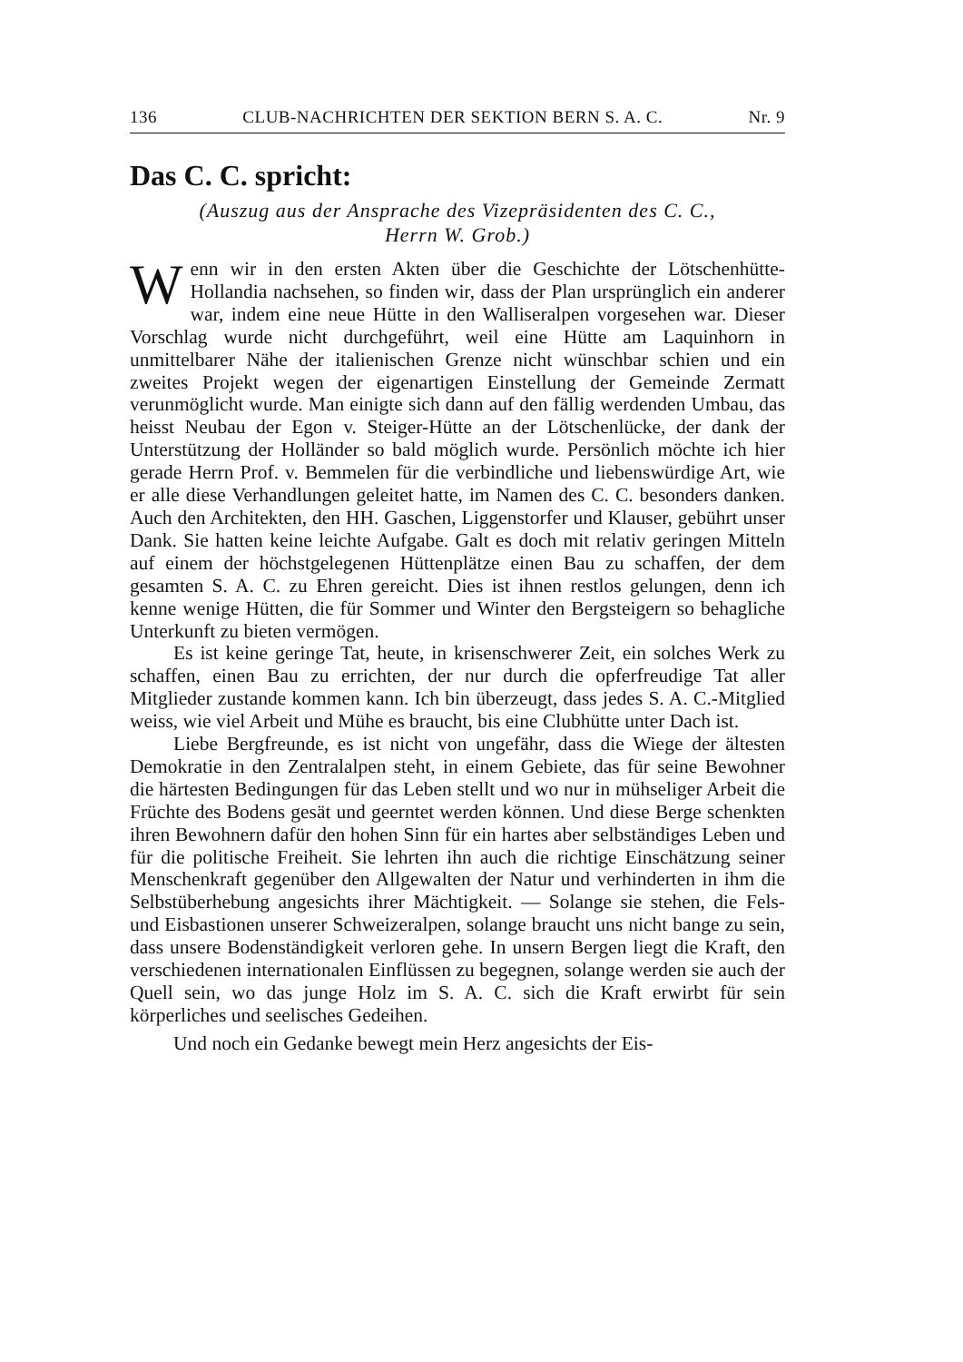136 CLUB-NACHRICHTEN DER SEKTION BERN S. A. C. Nr. 9
Das C. C. spricht:
(Auszug aus der Ansprache des Vizepräsidenten des C. C.,
Herrn W. Grob.)
Wenn wir in den ersten Akten über die Geschichte der Lötschenhütte-Hollandia nachsehen, so finden wir, dass der Plan ursprünglich ein anderer war, indem eine neue Hütte in den Walliseralpen vorgesehen war. Dieser Vorschlag wurde nicht durchgeführt, weil eine Hütte am Laquinhorn in unmittelbarer Nähe der italienischen Grenze nicht wünschbar schien und ein zweites Projekt wegen der eigenartigen Einstellung der Gemeinde Zermatt verunmöglicht wurde. Man einigte sich dann auf den fällig werdenden Umbau, das heisst Neubau der Egon v. Steiger-Hütte an der Lötschenlücke, der dank der Unterstützung der Holländer so bald möglich wurde. Persönlich möchte ich hier gerade Herrn Prof. v. Bemmelen für die verbindliche und liebenswürdige Art, wie er alle diese Verhandlungen geleitet hatte, im Namen des C. C. besonders danken. Auch den Architekten, den HH. Gaschen, Liggenstorfer und Klauser, gebührt unser Dank. Sie hatten keine leichte Aufgabe. Galt es doch mit relativ geringen Mitteln auf einem der höchstgelegenen Hüttenplätze einen Bau zu schaffen, der dem gesamten S. A. C. zu Ehren gereicht. Dies ist ihnen restlos gelungen, denn ich kenne wenige Hütten, die für Sommer und Winter den Bergsteigern so behagliche Unterkunft zu bieten vermögen.
Es ist keine geringe Tat, heute, in krisenschwerer Zeit, ein solches Werk zu schaffen, einen Bau zu errichten, der nur durch die opferfreudige Tat aller Mitglieder zustande kommen kann. Ich bin überzeugt, dass jedes S. A. C.-Mitglied weiss, wie viel Arbeit und Mühe es braucht, bis eine Clubhütte unter Dach ist.
Liebe Bergfreunde, es ist nicht von ungefähr, dass die Wiege der ältesten Demokratie in den Zentralalpen steht, in einem Gebiete, das für seine Bewohner die härtesten Bedingungen für das Leben stellt und wo nur in mühseliger Arbeit die Früchte des Bodens gesät und geerntet werden können. Und diese Berge schenkten ihren Bewohnern dafür den hohen Sinn für ein hartes aber selbständiges Leben und für die politische Freiheit. Sie lehrten ihn auch die richtige Einschätzung seiner Menschenkraft gegenüber den Allgewalten der Natur und verhinderten in ihm die Selbstüberhebung angesichts ihrer Mächtigkeit. — Solange sie stehen, die Fels- und Eisbastionen unserer Schweizeralpen, solange braucht uns nicht bange zu sein, dass unsere Bodenständigkeit verloren gehe. In unsern Bergen liegt die Kraft, den verschiedenen internationalen Einflüssen zu begegnen, solange werden sie auch der Quell sein, wo das junge Holz im S. A. C. sich die Kraft erwirbt für sein körperliches und seelisches Gedeihen.
Und noch ein Gedanke bewegt mein Herz angesichts der Eis-